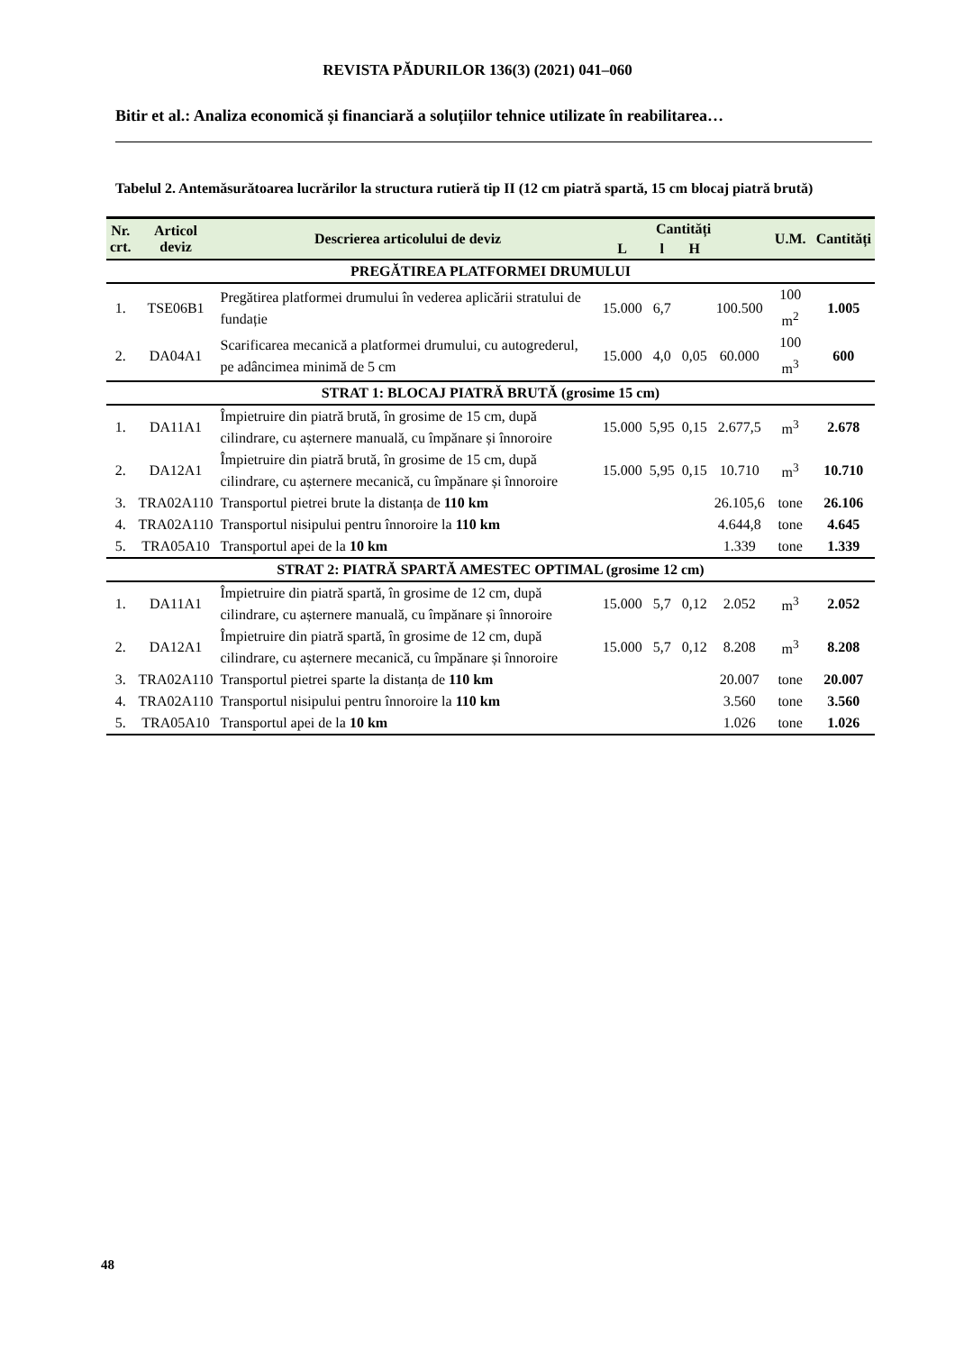REVISTA PĂDURILOR 136(3) (2021) 041–060
Bitir et al.: Analiza economică și financiară a soluțiilor tehnice utilizate în reabilitarea…
Tabelul 2. Antemăsurătoarea lucrărilor la structura rutieră tip II (12 cm piatră spartă, 15 cm blocaj piatră brută)
| Nr. crt. | Articol deviz | Descrierea articolului de deviz | Cantități | | | | U.M. | Cantități |
| --- | --- | --- | --- | --- | --- | --- | --- | --- |
| | | | L | l | H | | | |
| PREGĂTIREA PLATFORMEI DRUMULUI | | | | | | | | |
| 1. | TSE06B1 | Pregătirea platformei drumului în vederea aplicării stratului de fundație | 15.000 | 6,7 | | 100.500 | 100 m<sup>2</sup> | 1.005 |
| 2. | DA04A1 | Scarificarea mecanică a platformei drumului, cu autogrederul, pe adâncimea minimă de 5 cm | 15.000 | 4,0 | 0,05 | 60.000 | 100 m<sup>3</sup> | 600 |
| STRAT 1: BLOCAJ PIATRĂ BRUTĂ (grosime 15 cm) | | | | | | | | |
| 1. | DA11A1 | Împietruire din piatră brută, în grosime de 15 cm, după cilindrare, cu așternere manuală, cu împănare și înnoroire | 15.000 | 5,95 | 0,15 | 2.677,5 | m<sup>3</sup> | 2.678 |
| 2. | DA12A1 | Împietruire din piatră brută, în grosime de 15 cm, după cilindrare, cu așternere mecanică, cu împănare și înnoroire | 15.000 | 5,95 | 0,15 | 10.710 | m<sup>3</sup> | 10.710 |
| 3. | TRA02A110 | Transportul pietrei brute la distanța de 110 km | | | | 26.105,6 | tone | 26.106 |
| 4. | TRA02A110 | Transportul nisipului pentru înnoroire la 110 km | | | | 4.644,8 | tone | 4.645 |
| 5. | TRA05A10 | Transportul apei de la 10 km | | | | 1.339 | tone | 1.339 |
| STRAT 2: PIATRĂ SPARTĂ AMESTEC OPTIMAL (grosime 12 cm) | | | | | | | | |
| 1. | DA11A1 | Împietruire din piatră spartă, în grosime de 12 cm, după cilindrare, cu așternere manuală, cu împănare și înnoroire | 15.000 | 5,7 | 0,12 | 2.052 | m<sup>3</sup> | 2.052 |
| 2. | DA12A1 | Împietruire din piatră spartă, în grosime de 12 cm, după cilindrare, cu așternere mecanică, cu împănare și înnoroire | 15.000 | 5,7 | 0,12 | 8.208 | m<sup>3</sup> | 8.208 |
| 3. | TRA02A110 | Transportul pietrei sparte la distanța de 110 km | | | | 20.007 | tone | 20.007 |
| 4. | TRA02A110 | Transportul nisipului pentru înnoroire la 110 km | | | | 3.560 | tone | 3.560 |
| 5. | TRA05A10 | Transportul apei de la 10 km | | | | 1.026 | tone | 1.026 |
48